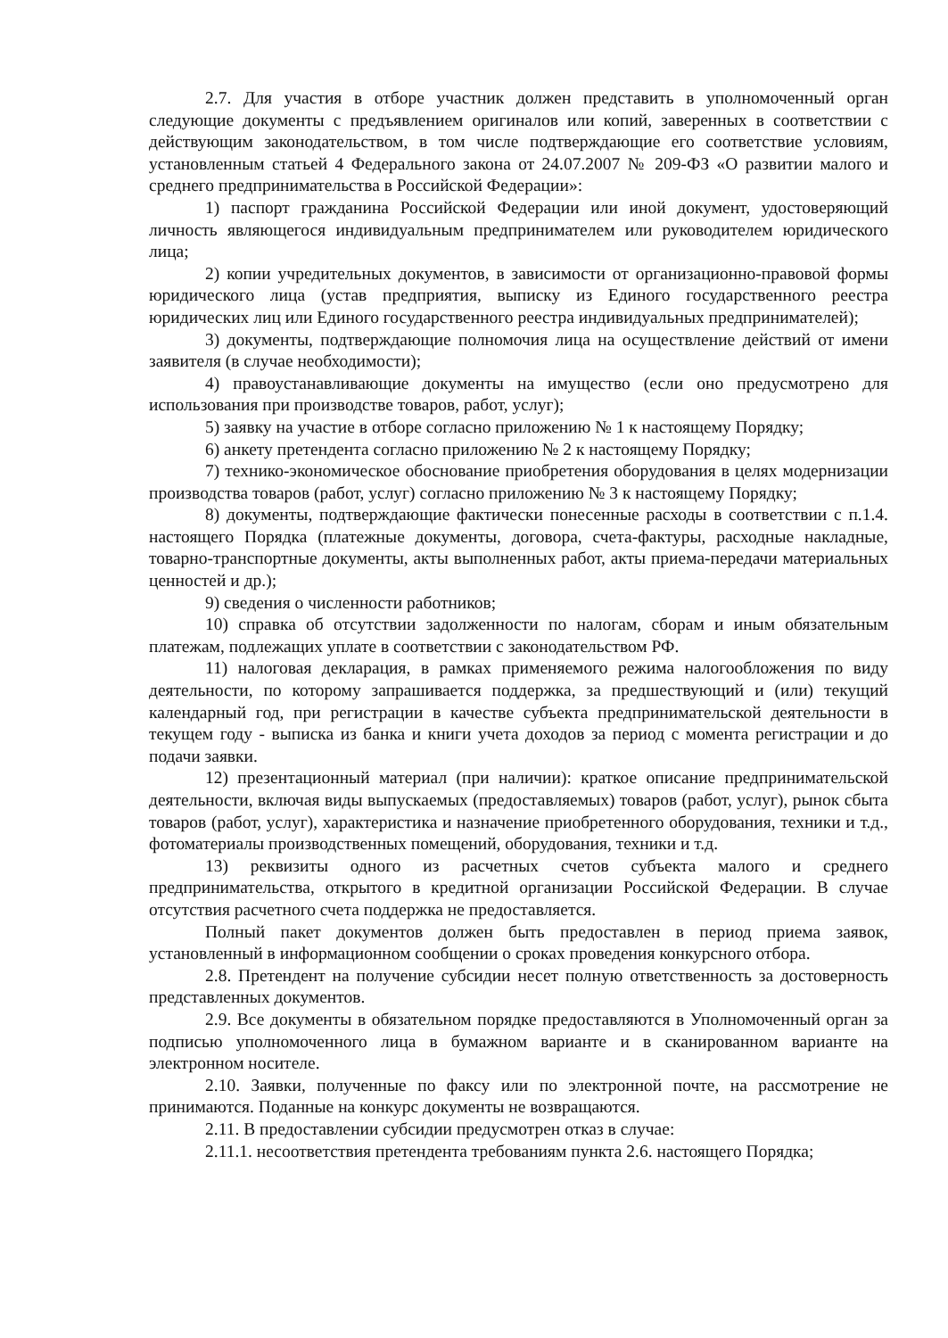2.7. Для участия в отборе участник должен представить в уполномоченный орган следующие документы с предъявлением оригиналов или копий, заверенных в соответствии с действующим законодательством, в том числе подтверждающие его соответствие условиям, установленным статьей 4 Федерального закона от 24.07.2007 № 209-ФЗ «О развитии малого и среднего предпринимательства в Российской Федерации»:
1) паспорт гражданина Российской Федерации или иной документ, удостоверяющий личность являющегося индивидуальным предпринимателем или руководителем юридического лица;
2) копии учредительных документов, в зависимости от организационно-правовой формы юридического лица (устав предприятия, выписку из Единого государственного реестра юридических лиц или Единого государственного реестра индивидуальных предпринимателей);
3) документы, подтверждающие полномочия лица на осуществление действий от имени заявителя (в случае необходимости);
4) правоустанавливающие документы на имущество (если оно предусмотрено для использования при производстве товаров, работ, услуг);
5) заявку на участие в отборе согласно приложению № 1 к настоящему Порядку;
6) анкету претендента согласно приложению № 2 к настоящему Порядку;
7) технико-экономическое обоснование приобретения оборудования в целях модернизации производства товаров (работ, услуг) согласно приложению № 3 к настоящему Порядку;
8) документы, подтверждающие фактически понесенные расходы в соответствии с п.1.4. настоящего Порядка (платежные документы, договора, счета-фактуры, расходные накладные, товарно-транспортные документы, акты выполненных работ, акты приема-передачи материальных ценностей и др.);
9) сведения о численности работников;
10) справка об отсутствии задолженности по налогам, сборам и иным обязательным платежам, подлежащих уплате в соответствии с законодательством РФ.
11) налоговая декларация, в рамках применяемого режима налогообложения по виду деятельности, по которому запрашивается поддержка, за предшествующий и (или) текущий календарный год, при регистрации в качестве субъекта предпринимательской деятельности в текущем году - выписка из банка и книги учета доходов за период с момента регистрации и до подачи заявки.
12) презентационный материал (при наличии): краткое описание предпринимательской деятельности, включая виды выпускаемых (предоставляемых) товаров (работ, услуг), рынок сбыта товаров (работ, услуг), характеристика и назначение приобретенного оборудования, техники и т.д., фотоматериалы производственных помещений, оборудования, техники и т.д.
13) реквизиты одного из расчетных счетов субъекта малого и среднего предпринимательства, открытого в кредитной организации Российской Федерации. В случае отсутствия расчетного счета поддержка не предоставляется.
Полный пакет документов должен быть предоставлен в период приема заявок, установленный в информационном сообщении о сроках проведения конкурсного отбора.
2.8. Претендент на получение субсидии несет полную ответственность за достоверность представленных документов.
2.9. Все документы в обязательном порядке предоставляются в Уполномоченный орган за подписью уполномоченного лица в бумажном варианте и в сканированном варианте на электронном носителе.
2.10. Заявки, полученные по факсу или по электронной почте, на рассмотрение не принимаются. Поданные на конкурс документы не возвращаются.
2.11. В предоставлении субсидии предусмотрен отказ в случае:
2.11.1. несоответствия претендента требованиям пункта 2.6. настоящего Порядка;